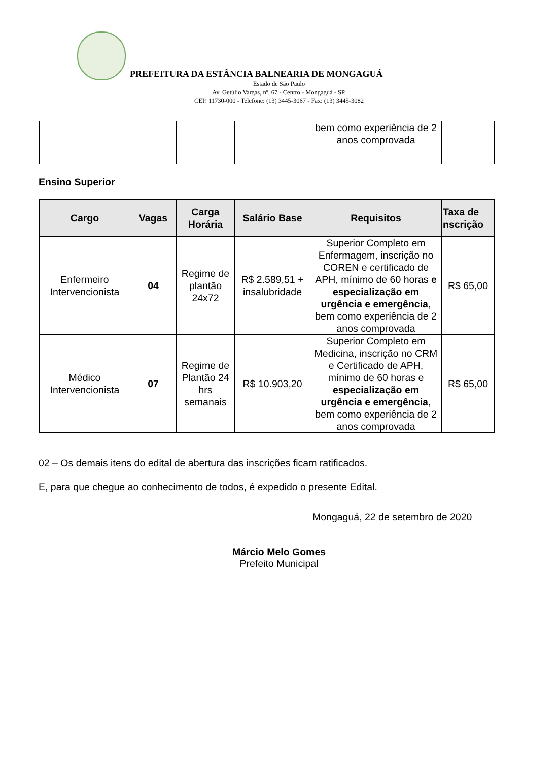PREFEITURA DA ESTÂNCIA BALNEARIA DE MONGAGUÁ
Estado de São Paulo
Av. Getúlio Vargas, nº. 67 - Centro - Mongaguá - SP.
CEP. 11730-000 - Telefone: (13) 3445-3067 - Fax: (13) 3445-3082
| | | | | bem como experiência de 2 anos comprovada | |
Ensino Superior
| Cargo | Vagas | Carga Horária | Salário Base | Requisitos | Taxa de nscrição |
| --- | --- | --- | --- | --- | --- |
| Enfermeiro Intervencionista | 04 | Regime de plantão 24x72 | R$ 2.589,51 + insalubridade | Superior Completo em Enfermagem, inscrição no COREN e certificado de APH, mínimo de 60 horas e especialização em urgência e emergência , bem como experiência de 2 anos comprovada | R$ 65,00 |
| Médico Intervencionista | 07 | Regime de Plantão 24 hrs semanais | R$ 10.903,20 | Superior Completo em Medicina, inscrição no CRM e Certificado de APH, mínimo de 60 horas e especialização em urgência e emergência , bem como experiência de 2 anos comprovada | R$ 65,00 |
02 – Os demais itens do edital de abertura das inscrições ficam ratificados.
E, para que chegue ao conhecimento de todos, é expedido o presente Edital.
Mongaguá, 22 de setembro de 2020
Márcio Melo Gomes
Prefeito Municipal